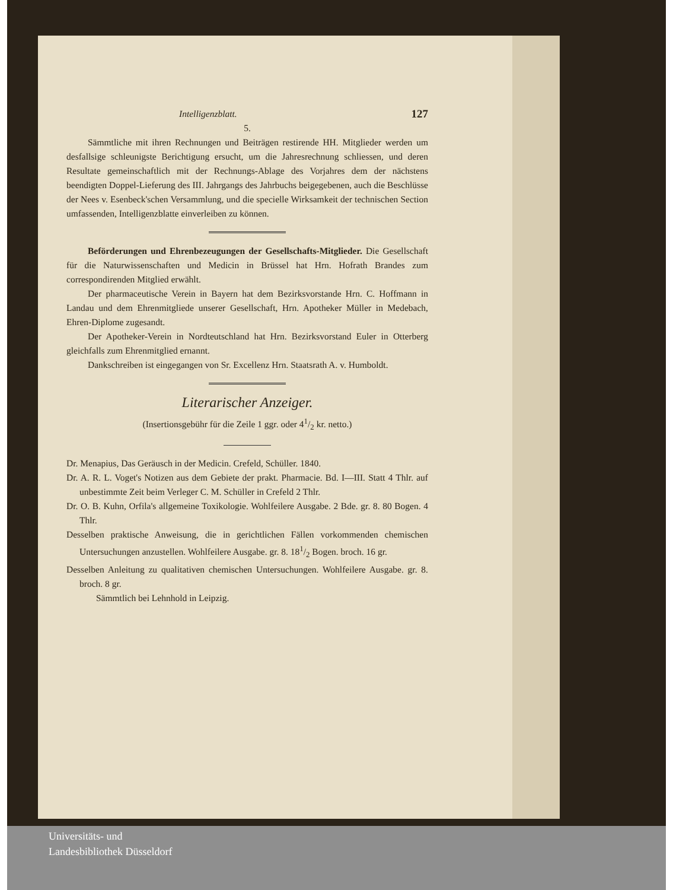Intelligenzblatt. 127
5.
Sämmtliche mit ihren Rechnungen und Beiträgen restirende HH. Mitglieder werden um desfallsige schleunigste Berichtigung ersucht, um die Jahresrechnung schliessen, und deren Resultate gemeinschaftlich mit der Rechnungs-Ablage des Vorjahres dem der nächstens beendigten Doppel-Lieferung des III. Jahrgangs des Jahrbuchs beigegebenen, auch die Beschlüsse der Nees v. Esenbeck'schen Versammlung, und die specielle Wirksamkeit der technischen Section umfassenden, Intelligenzblatte einverleiben zu können.
Beförderungen und Ehrenbezeugungen der Gesellschafts-Mitglieder. Die Gesellschaft für die Naturwissenschaften und Medicin in Brüssel hat Hrn. Hofrath Brandes zum correspondirenden Mitglied erwählt.
Der pharmaceutische Verein in Bayern hat dem Bezirksvorstande Hrn. C. Hoffmann in Landau und dem Ehrenmitgliede unserer Gesellschaft, Hrn. Apotheker Müller in Medebach, Ehren-Diplome zugesandt.
Der Apotheker-Verein in Nordteutschland hat Hrn. Bezirksvorstand Euler in Otterberg gleichfalls zum Ehrenmitglied ernannt.
Dankschreiben ist eingegangen von Sr. Excellenz Hrn. Staatsrath A. v. Humboldt.
Literarischer Anzeiger.
(Insertionsgebühr für die Zeile 1 ggr. oder 41/2 kr. netto.)
Dr. Menapius, Das Geräusch in der Medicin. Crefeld, Schüller. 1840.
Dr. A. R. L. Voget's Notizen aus dem Gebiete der prakt. Pharmacie. Bd. I—III. Statt 4 Thlr. auf unbestimmte Zeit beim Verleger C. M. Schüller in Crefeld 2 Thlr.
Dr. O. B. Kuhn, Orfila's allgemeine Toxikologie. Wohlfeilere Ausgabe. 2 Bde. gr. 8. 80 Bogen. 4 Thlr.
Desselben praktische Anweisung, die in gerichtlichen Fällen vorkommenden chemischen Untersuchungen anzustellen. Wohlfeilere Ausgabe. gr. 8. 181/2 Bogen. broch. 16 gr.
Desselben Anleitung zu qualitativen chemischen Untersuchungen. Wohlfeilere Ausgabe. gr. 8. broch. 8 gr.
Sämmtlich bei Lehnhold in Leipzig.
Universitäts- und
Landesbibliothek Düsseldorf